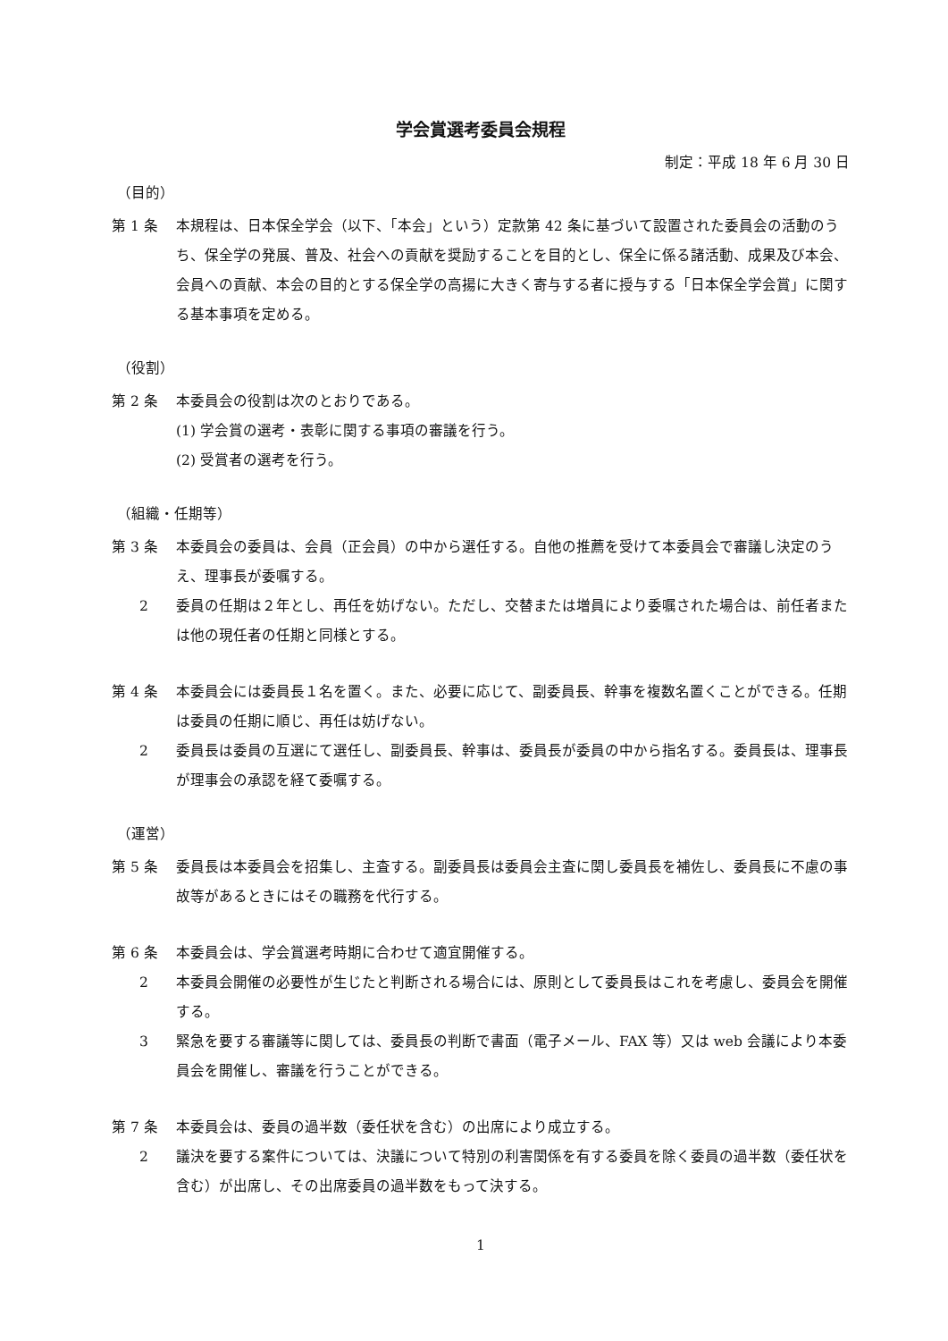学会賞選考委員会規程
制定：平成 18 年 6 月 30 日
（目的）
第 1 条 本規程は、日本保全学会（以下、「本会」という）定款第 42 条に基づいて設置された委員会の活動のうち、保全学の発展、普及、社会への貢献を奨励することを目的とし、保全に係る諸活動、成果及び本会、会員への貢献、本会の目的とする保全学の高揚に大きく寄与する者に授与する「日本保全学会賞」に関する基本事項を定める。
（役割）
第 2 条 本委員会の役割は次のとおりである。
(1) 学会賞の選考・表彰に関する事項の審議を行う。
(2) 受賞者の選考を行う。
（組織・任期等）
第 3 条 本委員会の委員は、会員（正会員）の中から選任する。自他の推薦を受けて本委員会で審議し決定のうえ、理事長が委嘱する。
2 委員の任期は２年とし、再任を妨げない。ただし、交替または増員により委嘱された場合は、前任者または他の現任者の任期と同様とする。
第 4 条 本委員会には委員長１名を置く。また、必要に応じて、副委員長、幹事を複数名置くことができる。任期は委員の任期に順じ、再任は妨げない。
2 委員長は委員の互選にて選任し、副委員長、幹事は、委員長が委員の中から指名する。委員長は、理事長が理事会の承認を経て委嘱する。
（運営）
第 5 条 委員長は本委員会を招集し、主査する。副委員長は委員会主査に関し委員長を補佐し、委員長に不慮の事故等があるときにはその職務を代行する。
第 6 条 本委員会は、学会賞選考時期に合わせて適宜開催する。
2 本委員会開催の必要性が生じたと判断される場合には、原則として委員長はこれを考慮し、委員会を開催する。
3 緊急を要する審議等に関しては、委員長の判断で書面（電子メール、FAX 等）又は web 会議により本委員会を開催し、審議を行うことができる。
第 7 条 本委員会は、委員の過半数（委任状を含む）の出席により成立する。
2 議決を要する案件については、決議について特別の利害関係を有する委員を除く委員の過半数（委任状を含む）が出席し、その出席委員の過半数をもって決する。
1